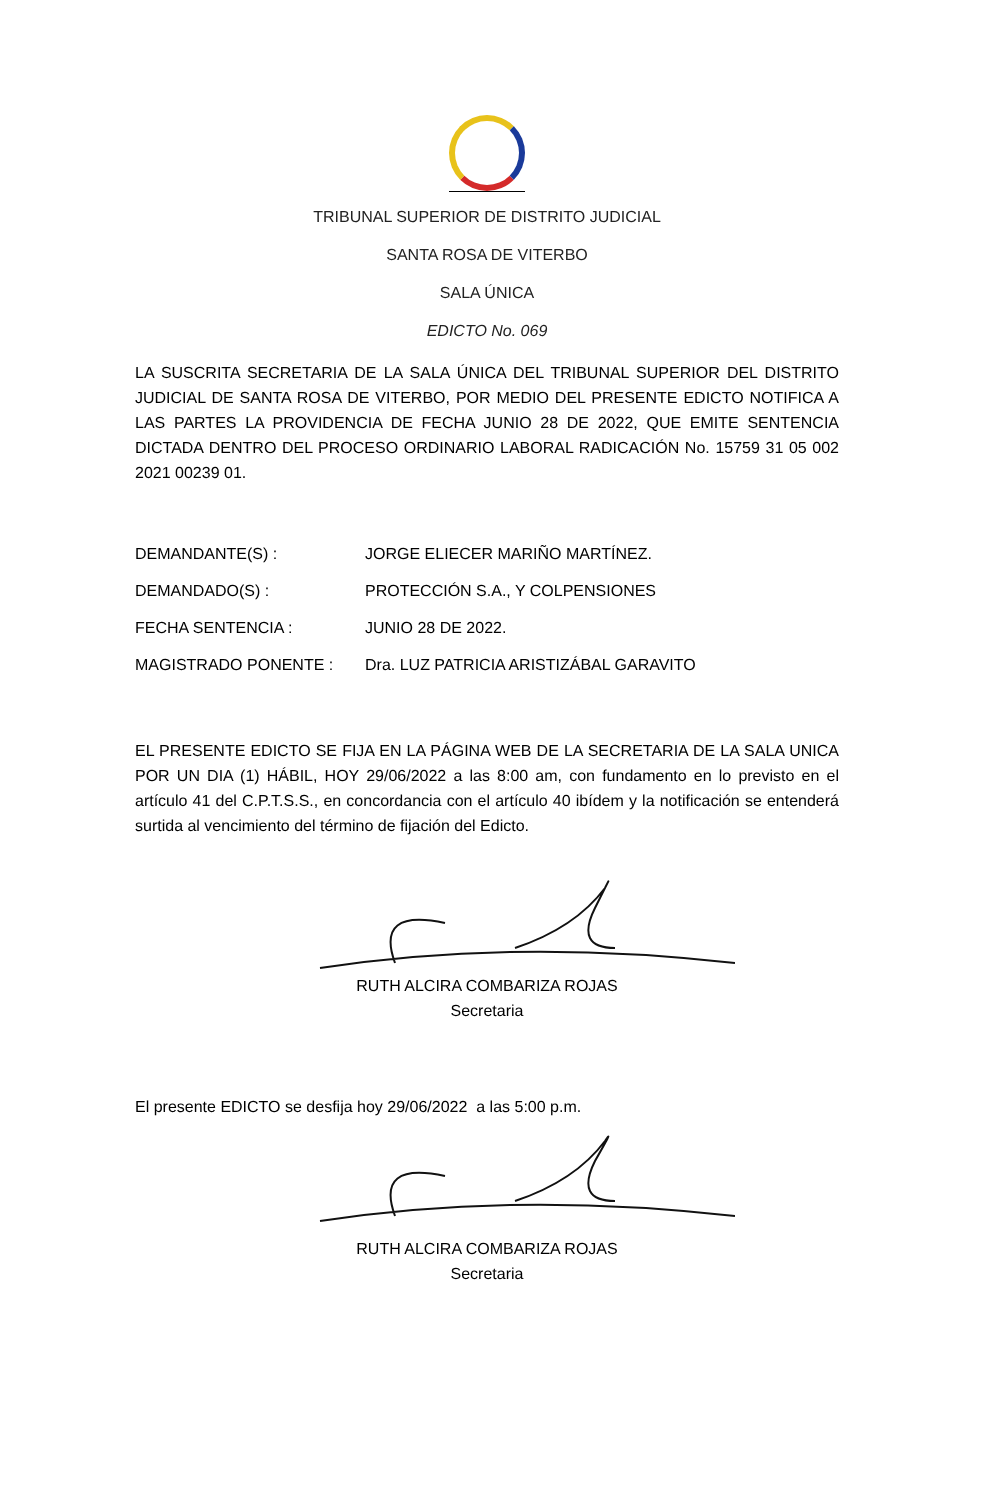TRIBUNAL SUPERIOR DE DISTRITO JUDICIAL
SANTA ROSA DE VITERBO
SALA ÚNICA
EDICTO No. 069
LA SUSCRITA SECRETARIA DE LA SALA ÚNICA DEL TRIBUNAL SUPERIOR DEL DISTRITO JUDICIAL DE SANTA ROSA DE VITERBO, POR MEDIO DEL PRESENTE EDICTO NOTIFICA A LAS PARTES LA PROVIDENCIA DE FECHA JUNIO 28 DE 2022, QUE EMITE SENTENCIA DICTADA DENTRO DEL PROCESO ORDINARIO LABORAL RADICACIÓN No. 15759 31 05 002 2021 00239 01.
DEMANDANTE(S) : JORGE ELIECER MARIÑO MARTÍNEZ.
DEMANDADO(S) : PROTECCIÓN S.A., Y COLPENSIONES
FECHA SENTENCIA : JUNIO 28 DE 2022.
MAGISTRADO PONENTE : Dra. LUZ PATRICIA ARISTIZÁBAL GARAVITO
EL PRESENTE EDICTO SE FIJA EN LA PÁGINA WEB DE LA SECRETARIA DE LA SALA UNICA POR UN DIA (1) HÁBIL, HOY 29/06/2022 a las 8:00 am, con fundamento en lo previsto en el artículo 41 del C.P.T.S.S., en concordancia con el artículo 40 ibídem y la notificación se entenderá surtida al vencimiento del término de fijación del Edicto.
RUTH ALCIRA COMBARIZA ROJAS
Secretaria
El presente EDICTO se desfija hoy 29/06/2022 a las 5:00 p.m.
RUTH ALCIRA COMBARIZA ROJAS
Secretaria